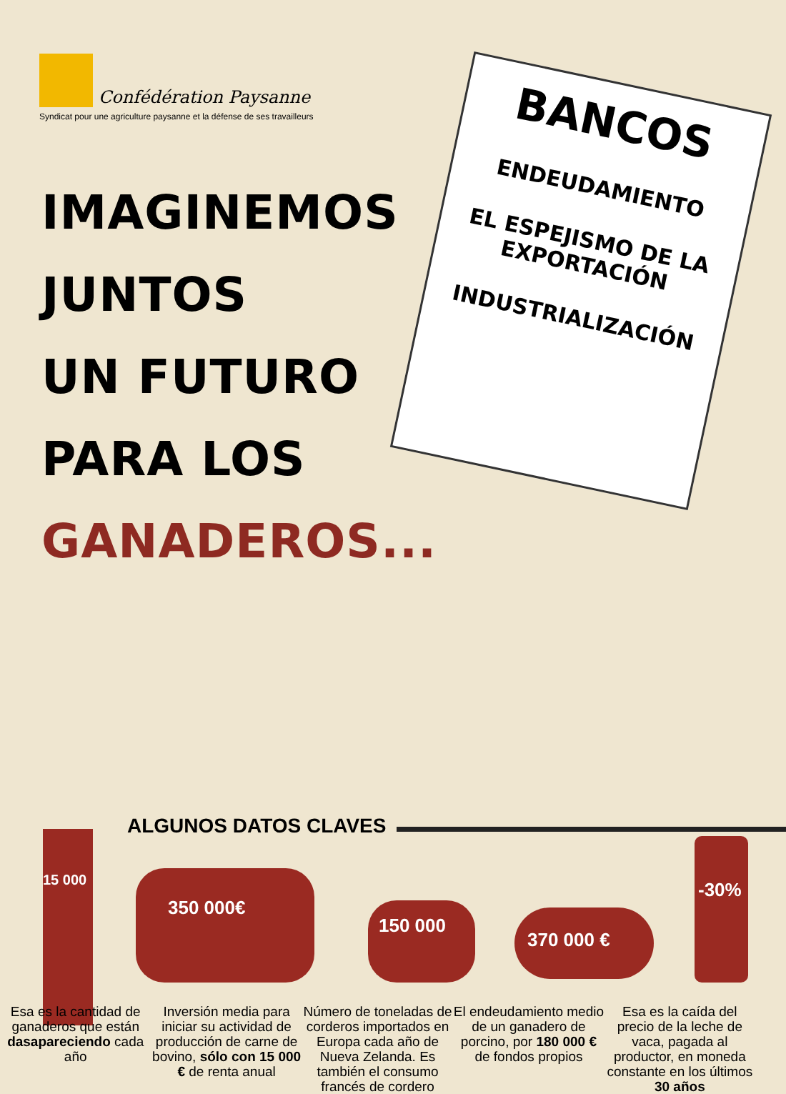Confédération Paysanne
Syndicat pour une agriculture paysanne et la défense de ses travailleurs
IMAGINEMOS
JUNTOS
UN FUTURO
PARA LOS
GANADEROS...
BANCOS
ENDEUDAMIENTO
EL ESPEJISMO DE LA EXPORTACIÓN
INDUSTRIALIZACIÓN
ALGUNOS DATOS CLAVES
15 000
350 000€
150 000 370 000 €
-30%
Esa es la cantidad de ganaderos que están dasapareciendo cada año
Inversión media para iniciar su actividad de producción de carne de bovino, sólo con 15 000 € de renta anual
Número de toneladas de corderos importados en Europa cada año de Nueva Zelanda. Es también el consumo francés de cordero
El endeudamiento medio de un ganadero de porcino, por 180 000 € de fondos propios
Esa es la caída del precio de la leche de vaca, pagada al productor, en moneda constante en los últimos 30 años